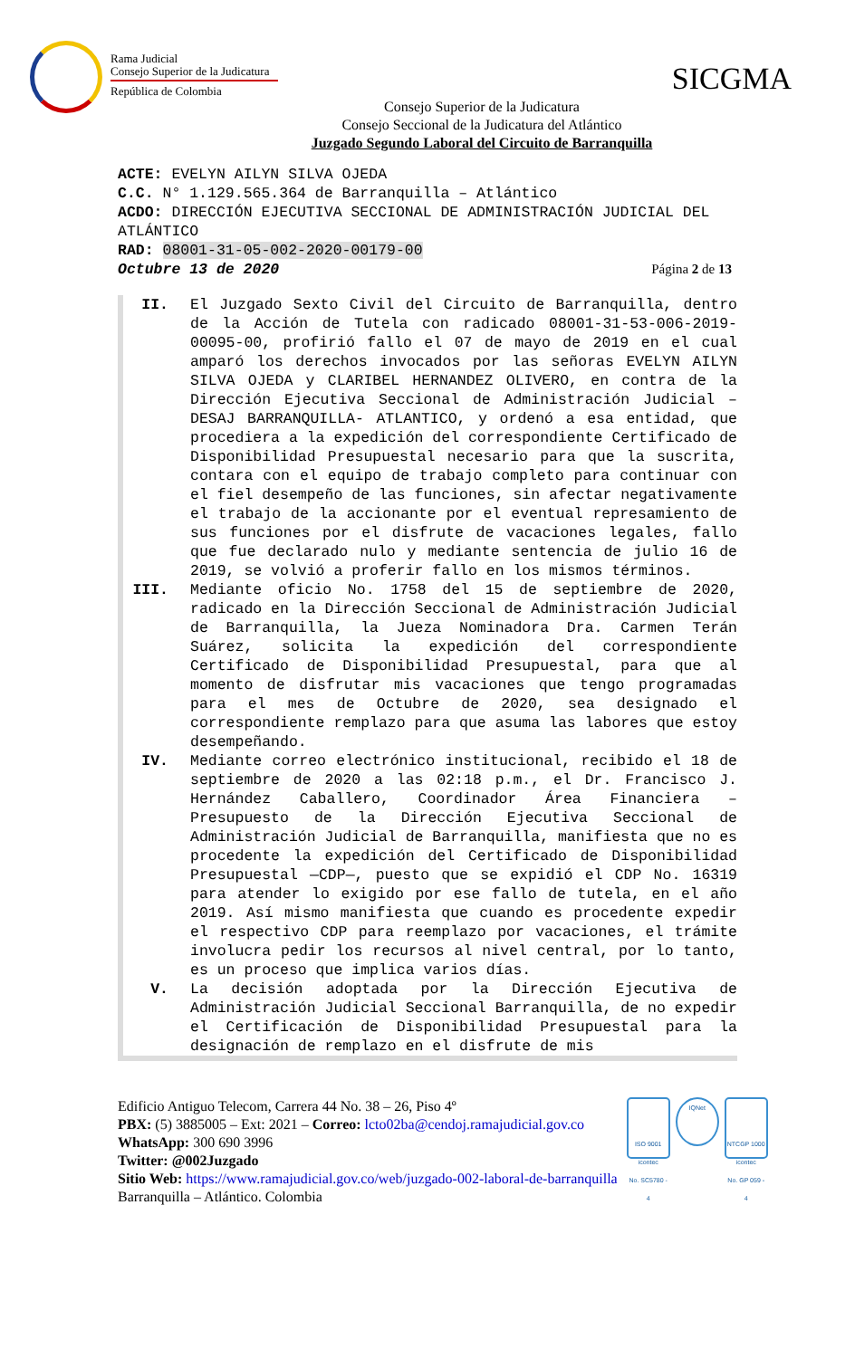Rama Judicial
Consejo Superior de la Judicatura
República de Colombia
SICGMA
Consejo Superior de la Judicatura
Consejo Seccional de la Judicatura del Atlántico
Juzgado Segundo Laboral del Circuito de Barranquilla
ACTE: EVELYN AILYN SILVA OJEDA
C.C. N° 1.129.565.364 de Barranquilla – Atlántico
ACDO: DIRECCIÓN EJECUTIVA SECCIONAL DE ADMINISTRACIÓN JUDICIAL DEL ATLÁNTICO
RAD: 08001-31-05-002-2020-00179-00
Octubre 13 de 2020 Página 2 de 13
II. El Juzgado Sexto Civil del Circuito de Barranquilla, dentro de la Acción de Tutela con radicado 08001-31-53-006-2019-00095-00, profirió fallo el 07 de mayo de 2019 en el cual amparó los derechos invocados por las señoras EVELYN AILYN SILVA OJEDA y CLARIBEL HERNANDEZ OLIVERO, en contra de la Dirección Ejecutiva Seccional de Administración Judicial – DESAJ BARRANQUILLA- ATLANTICO, y ordenó a esa entidad, que procediera a la expedición del correspondiente Certificado de Disponibilidad Presupuestal necesario para que la suscrita, contara con el equipo de trabajo completo para continuar con el fiel desempeño de las funciones, sin afectar negativamente el trabajo de la accionante por el eventual represamiento de sus funciones por el disfrute de vacaciones legales, fallo que fue declarado nulo y mediante sentencia de julio 16 de 2019, se volvió a proferir fallo en los mismos términos.
III. Mediante oficio No. 1758 del 15 de septiembre de 2020, radicado en la Dirección Seccional de Administración Judicial de Barranquilla, la Jueza Nominadora Dra. Carmen Terán Suárez, solicita la expedición del correspondiente Certificado de Disponibilidad Presupuestal, para que al momento de disfrutar mis vacaciones que tengo programadas para el mes de Octubre de 2020, sea designado el correspondiente remplazo para que asuma las labores que estoy desempeñando.
IV. Mediante correo electrónico institucional, recibido el 18 de septiembre de 2020 a las 02:18 p.m., el Dr. Francisco J. Hernández Caballero, Coordinador Área Financiera – Presupuesto de la Dirección Ejecutiva Seccional de Administración Judicial de Barranquilla, manifiesta que no es procedente la expedición del Certificado de Disponibilidad Presupuestal —CDP—, puesto que se expidió el CDP No. 16319 para atender lo exigido por ese fallo de tutela, en el año 2019. Así mismo manifiesta que cuando es procedente expedir el respectivo CDP para reemplazo por vacaciones, el trámite involucra pedir los recursos al nivel central, por lo tanto, es un proceso que implica varios días.
V. La decisión adoptada por la Dirección Ejecutiva de Administración Judicial Seccional Barranquilla, de no expedir el Certificación de Disponibilidad Presupuestal para la designación de remplazo en el disfrute de mis
Edificio Antiguo Telecom, Carrera 44 No. 38 – 26, Piso 4º
PBX: (5) 3885005 – Ext: 2021 – Correo: lcto02ba@cendoj.ramajudicial.gov.co
WhatsApp: 300 690 3996
Twitter: @002Juzgado
Sitio Web: https://www.ramajudicial.gov.co/web/juzgado-002-laboral-de-barranquilla
Barranquilla – Atlántico. Colombia
ISO 9001
icontec
No. SC5780 - 4
IQNet
NTCGP 1000
icontec
No. GP 059 - 4